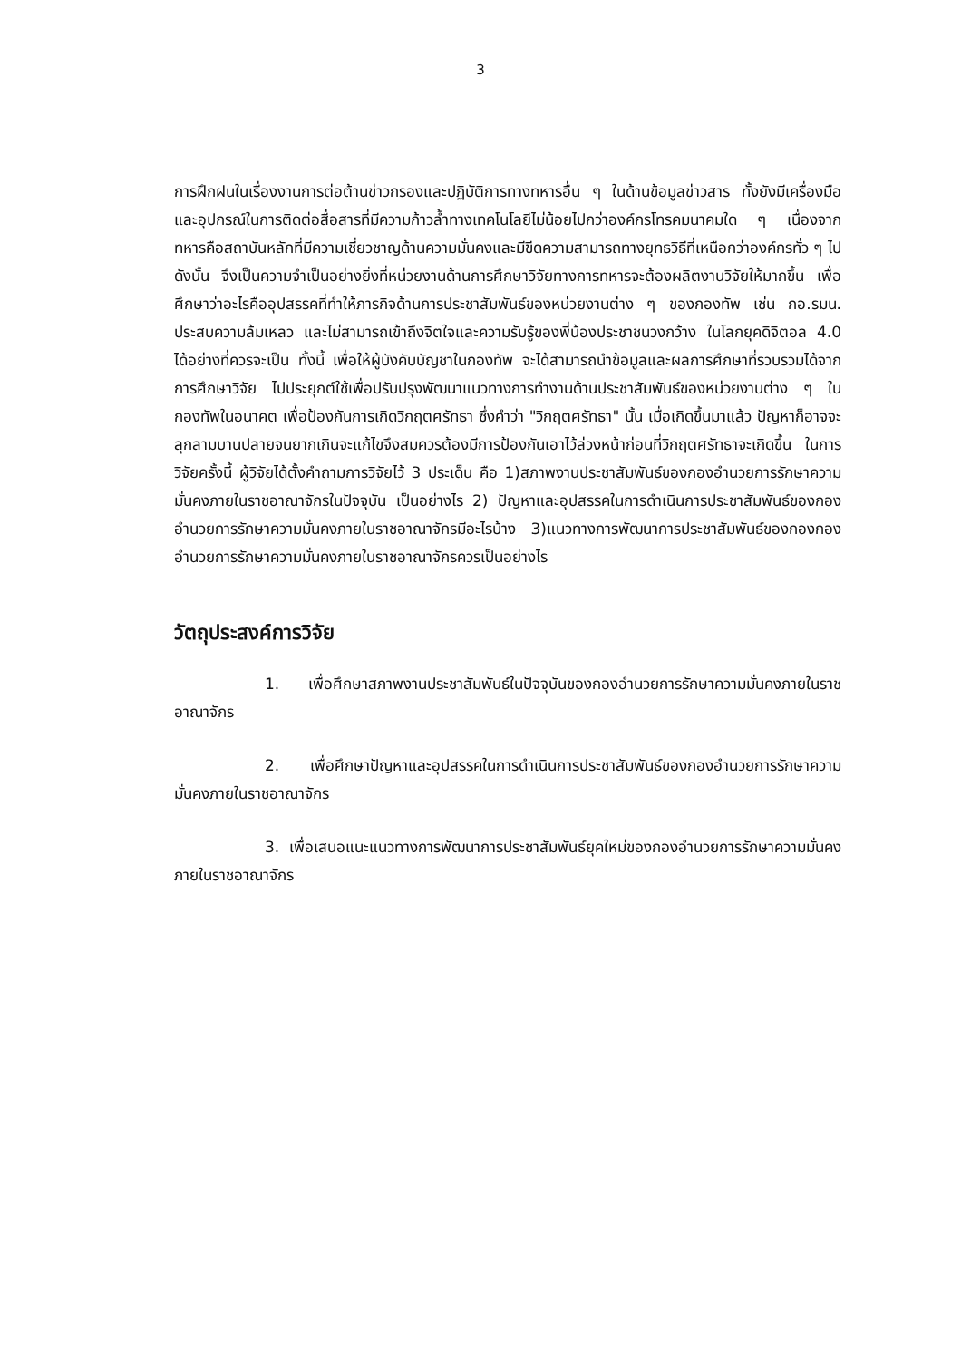3
การฝึกฝนในเรื่องงานการต่อต้านข่าวกรองและปฏิบัติการทางทหารอื่น ๆ ในด้านข้อมูลข่าวสาร ทั้งยังมีเครื่องมือและอุปกรณ์ในการติดต่อสื่อสารที่มีความก้าวล้ำทางเทคโนโลยีไม่น้อยไปกว่าองค์กรโทรคมนาคมใด ๆ เนื่องจากทหารคือสถาบันหลักที่มีความเชี่ยวชาญด้านความมั่นคงและมีขีดความสามารถทางยุทธวิธีที่เหนือกว่าองค์กรทั่ว ๆ ไป ดังนั้น จึงเป็นความจำเป็นอย่างยิ่งที่หน่วยงานด้านการศึกษาวิจัยทางการทหารจะต้องผลิตงานวิจัยให้มากขึ้น เพื่อศึกษาว่าอะไรคืออุปสรรคที่ทำให้ภารกิจด้านการประชาสัมพันธ์ของหน่วยงานต่าง ๆ ของกองทัพ เช่น กอ.รมน. ประสบความล้มเหลว และไม่สามารถเข้าถึงจิตใจและความรับรู้ของพี่น้องประชาชนวงกว้าง ในโลกยุคดิจิตอล 4.0 ได้อย่างที่ควรจะเป็น ทั้งนี้ เพื่อให้ผู้บังคับบัญชาในกองทัพ จะได้สามารถนำข้อมูลและผลการศึกษาที่รวบรวมได้จากการศึกษาวิจัย ไปประยุกต์ใช้เพื่อปรับปรุงพัฒนาแนวทางการทำงานด้านประชาสัมพันธ์ของหน่วยงานต่าง ๆ ในกองทัพในอนาคต เพื่อป้องกันการเกิดวิกฤตศรัทธา ซึ่งคำว่า "วิกฤตศรัทธา" นั้น เมื่อเกิดขึ้นมาแล้ว ปัญหาก็อาจจะลุกลามบานปลายจนยากเกินจะแก้ไขจึงสมควรต้องมีการป้องกันเอาไว้ล่วงหน้าก่อนที่วิกฤตศรัทธาจะเกิดขึ้น ในการวิจัยครั้งนี้ ผู้วิจัยได้ตั้งคำถามการวิจัยไว้ 3 ประเด็น คือ 1)สภาพงานประชาสัมพันธ์ของกองอำนวยการรักษาความมั่นคงภายในราชอาณาจักรในปัจจุบัน เป็นอย่างไร 2) ปัญหาและอุปสรรคในการดำเนินการประชาสัมพันธ์ของกองอำนวยการรักษาความมั่นคงภายในราชอาณาจักรมีอะไรบ้าง 3)แนวทางการพัฒนาการประชาสัมพันธ์ของกองกองอำนวยการรักษาความมั่นคงภายในราชอาณาจักรควรเป็นอย่างไร
วัตถุประสงค์การวิจัย
1. เพื่อศึกษาสภาพงานประชาสัมพันธ์ในปัจจุบันของกองอำนวยการรักษาความมั่นคงภายในราชอาณาจักร
2. เพื่อศึกษาปัญหาและอุปสรรคในการดำเนินการประชาสัมพันธ์ของกองอำนวยการรักษาความมั่นคงภายในราชอาณาจักร
3. เพื่อเสนอแนะแนวทางการพัฒนาการประชาสัมพันธ์ยุคใหม่ของกองอำนวยการรักษาความมั่นคงภายในราชอาณาจักร